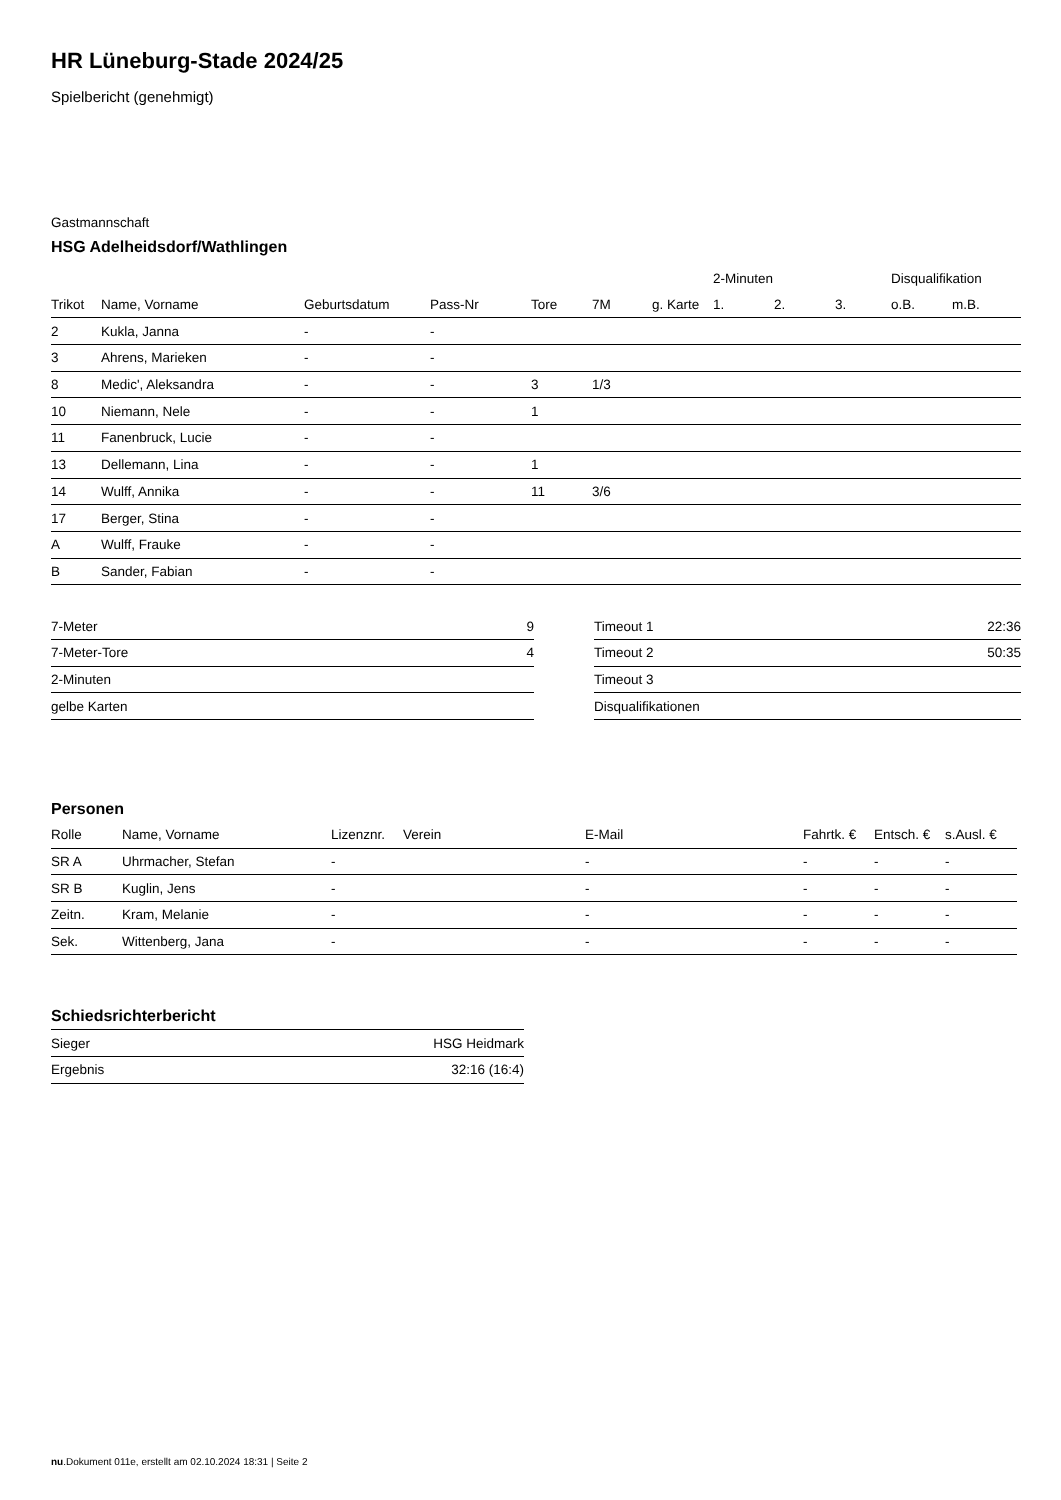HR Lüneburg-Stade 2024/25
Spielbericht (genehmigt)
Gastmannschaft
HSG Adelheidsdorf/Wathlingen
| | | | | | | | 2-Minuten | | | Disqualifikation | |
| --- | --- | --- | --- | --- | --- | --- | --- | --- | --- | --- | --- |
| Trikot | Name, Vorname | Geburtsdatum | Pass-Nr | Tore | 7M | g. Karte | 1. | 2. | 3. | o.B. | m.B. |
| 2 | Kukla, Janna | - | - | | | | | | | | |
| 3 | Ahrens, Marieken | - | - | | | | | | | | |
| 8 | Medic', Aleksandra | - | - | 3 | 1/3 | | | | | | |
| 10 | Niemann, Nele | - | - | 1 | | | | | | | |
| 11 | Fanenbruck, Lucie | - | - | | | | | | | | |
| 13 | Dellemann, Lina | - | - | 1 | | | | | | | |
| 14 | Wulff, Annika | - | - | 11 | 3/6 | | | | | | |
| 17 | Berger, Stina | - | - | | | | | | | | |
| A | Wulff, Frauke | - | - | | | | | | | | |
| B | Sander, Fabian | - | - | | | | | | | | |
| 7-Meter | 9 |
| 7-Meter-Tore | 4 |
| 2-Minuten | |
| gelbe Karten | |
| Timeout 1 | 22:36 |
| Timeout 2 | 50:35 |
| Timeout 3 | |
| Disqualifikationen | |
Personen
| Rolle | Name, Vorname | Lizenznr. | Verein | E-Mail | Fahrtk. € | Entsch. € | s.Ausl. € |
| --- | --- | --- | --- | --- | --- | --- | --- |
| SR A | Uhrmacher, Stefan | - | | - | - | - | - |
| SR B | Kuglin, Jens | - | | - | - | - | - |
| Zeitn. | Kram, Melanie | - | | - | - | - | - |
| Sek. | Wittenberg, Jana | - | | - | - | - | - |
Schiedsrichterbericht
| Sieger | HSG Heidmark |
| Ergebnis | 32:16 (16:4) |
nu.Dokument 011e, erstellt am 02.10.2024 18:31 | Seite 2